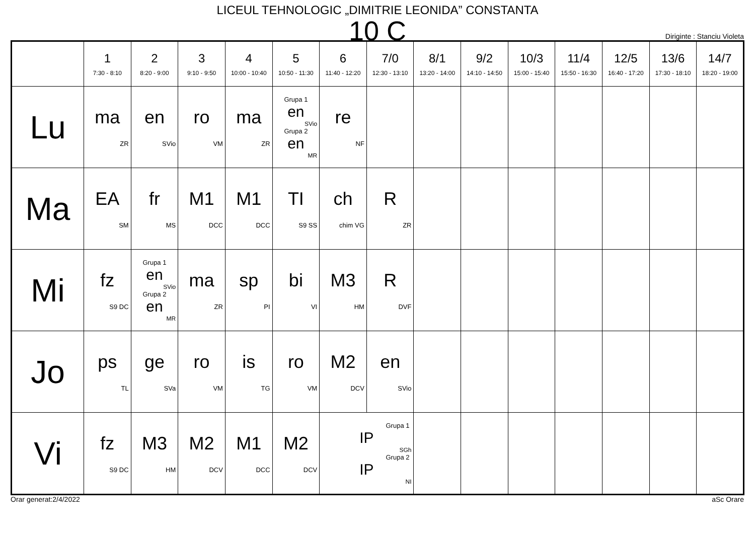LICEUL TEHNOLOGIC „DIMITRIE LEONIDA” CONSTANTA
10 C
Diriginte : Stanciu Violeta
| | 1 7:30 - 8:10 | 2 8:20 - 9:00 | 3 9:10 - 9:50 | 4 10:00 - 10:40 | 5 10:50 - 11:30 | 6 11:40 - 12:20 | 7/0 12:30 - 13:10 | 8/1 13:20 - 14:00 | 9/2 14:10 - 14:50 | 10/3 15:00 - 15:40 | 11/4 15:50 - 16:30 | 12/5 16:40 - 17:20 | 13/6 17:30 - 18:10 | 14/7 18:20 - 19:00 |
| --- | --- | --- | --- | --- | --- | --- | --- | --- | --- | --- | --- | --- | --- | --- |
| Lu | ma ZR | en SVio | ro VM | ma ZR | Grupa 1 en SVio Grupa 2 en MR | re NF | | | | | | | | |
| Ma | EA SM | fr MS | M1 DCC | M1 DCC | TI S9 SS | ch chim VG | R ZR | | | | | | | |
| Mi | fz S9 DC | Grupa 1 en SVio Grupa 2 en MR | ma ZR | sp PI | bi VI | M3 HM | R DVF | | | | | | | |
| Jo | ps TL | ge SVa | ro VM | is TG | ro VM | M2 DCV | en SVio | | | | | | | |
| Vi | fz S9 DC | M3 HM | M2 DCV | M1 DCC | M2 DCV | Grupa 1 IP SGh Grupa 2 IP NI | | | | | | | | |
Orar generat:2/4/2022 aSc Orare